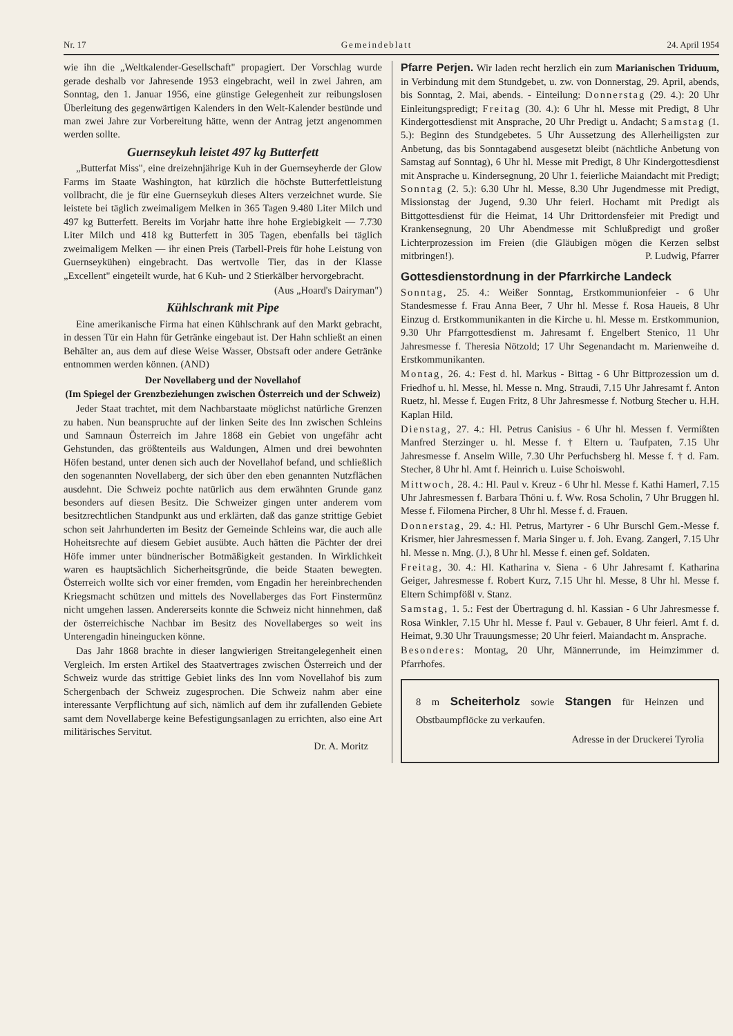Nr. 17 Gemeindeblatt 24. April 1954
wie ihn die „Weltkalender-Gesellschaft" propagiert. Der Vorschlag wurde gerade deshalb vor Jahresende 1953 eingebracht, weil in zwei Jahren, am Sonntag, den 1. Januar 1956, eine günstige Gelegenheit zur reibungslosen Überleitung des gegenwärtigen Kalenders in den Welt-Kalender bestünde und man zwei Jahre zur Vorbereitung hätte, wenn der Antrag jetzt angenommen werden sollte.
Guernseykuh leistet 497 kg Butterfett
„Butterfat Miss", eine dreizehnjährige Kuh in der Guernseyherde der Glow Farms im Staate Washington, hat kürzlich die höchste Butterfettleistung vollbracht, die je für eine Guernseykuh dieses Alters verzeichnet wurde. Sie leistete bei täglich zweimaligem Melken in 365 Tagen 9.480 Liter Milch und 497 kg Butterfett. Bereits im Vorjahr hatte ihre hohe Ergiebigkeit — 7.730 Liter Milch und 418 kg Butterfett in 305 Tagen, ebenfalls bei täglich zweimaligem Melken — ihr einen Preis (Tarbell-Preis für hohe Leistung von Guernseykühen) eingebracht. Das wertvolle Tier, das in der Klasse „Excellent" eingeteilt wurde, hat 6 Kuh- und 2 Stierkälber hervorgebracht.
(Aus „Hoard's Dairyman")
Kühlschrank mit Pipe
Eine amerikanische Firma hat einen Kühlschrank auf den Markt gebracht, in dessen Tür ein Hahn für Getränke eingebaut ist. Der Hahn schließt an einen Behälter an, aus dem auf diese Weise Wasser, Obstsaft oder andere Getränke entnommen werden können. (AND)
Der Novellaberg und der Novellahof
(Im Spiegel der Grenzbeziehungen zwischen Österreich und der Schweiz)
Jeder Staat trachtet, mit dem Nachbarstaate möglichst natürliche Grenzen zu haben. Nun beanspruchte auf der linken Seite des Inn zwischen Schleins und Samnaun Österreich im Jahre 1868 ein Gebiet von ungefähr acht Gehstunden, das größtenteils aus Waldungen, Almen und drei bewohnten Höfen bestand, unter denen sich auch der Novellahof befand, und schließlich den sogenannten Novellaberg, der sich über den eben genannten Nutzflächen ausdehnt. Die Schweiz pochte natürlich aus dem erwähnten Grunde ganz besonders auf diesen Besitz. Die Schweizer gingen unter anderem vom besitzrechtlichen Standpunkt aus und erklärten, daß das ganze strittige Gebiet schon seit Jahrhunderten im Besitz der Gemeinde Schleins war, die auch alle Hoheitsrechte auf diesem Gebiet ausübte. Auch hätten die Pächter der drei Höfe immer unter bündnerischer Botmäßigkeit gestanden. In Wirklichkeit waren es hauptsächlich Sicherheitsgründe, die beide Staaten bewegten. Österreich wollte sich vor einer fremden, vom Engadin her hereinbrechenden Kriegsmacht schützen und mittels des Novellaberges das Fort Finstermünz nicht umgehen lassen. Andererseits konnte die Schweiz nicht hinnehmen, daß der österreichische Nachbar im Besitz des Novellaberges so weit ins Unterengadin hineingucken könne.
Das Jahr 1868 brachte in dieser langwierigen Streitangelegenheit einen Vergleich. Im ersten Artikel des Staatvertrages zwischen Österreich und der Schweiz wurde das strittige Gebiet links des Inn vom Novellahof bis zum Schergenbach der Schweiz zugesprochen. Die Schweiz nahm aber eine interessante Verpflichtung auf sich, nämlich auf dem ihr zufallenden Gebiete samt dem Novellaberge keine Befestigungsanlagen zu errichten, also eine Art militärisches Servitut.
Dr. A. Moritz
Pfarre Perjen. Wir laden recht herzlich ein zum Marianischen Triduum, in Verbindung mit dem Stundgebet, u. zw. von Donnerstag, 29. April, abends, bis Sonntag, 2. Mai, abends. - Einteilung: Donnerstag (29. 4.): 20 Uhr Einleitungspredigt; Freitag (30. 4.): 6 Uhr hl. Messe mit Predigt, 8 Uhr Kindergottesdienst mit Ansprache, 20 Uhr Predigt u. Andacht; Samstag (1. 5.): Beginn des Stundgebetes. 5 Uhr Aussetzung des Allerheiligsten zur Anbetung, das bis Sonntagabend ausgesetzt bleibt (nächtliche Anbetung von Samstag auf Sonntag), 6 Uhr hl. Messe mit Predigt, 8 Uhr Kindergottesdienst mit Ansprache u. Kindersegnung, 20 Uhr 1. feierliche Maiandacht mit Predigt; Sonntag (2. 5.): 6.30 Uhr hl. Messe, 8.30 Uhr Jugendmesse mit Predigt, Missionstag der Jugend, 9.30 Uhr feierl. Hochamt mit Predigt als Bittgottesdienst für die Heimat, 14 Uhr Drittordensfeier mit Predigt und Krankensegnung, 20 Uhr Abendmesse mit Schlußpredigt und großer Lichterprozession im Freien (die Gläubigen mögen die Kerzen selbst mitbringen!). P. Ludwig, Pfarrer
Gottesdienstordnung in der Pfarrkirche Landeck
Sonntag, 25. 4.: Weißer Sonntag, Erstkommunionfeier - 6 Uhr Standesmesse f. Frau Anna Beer, 7 Uhr hl. Messe f. Rosa Haueis, 8 Uhr Einzug d. Erstkommunikanten in die Kirche u. hl. Messe m. Erstkommunion, 9.30 Uhr Pfarrgottesdienst m. Jahresamt f. Engelbert Stenico, 11 Uhr Jahresmesse f. Theresia Nötzold; 17 Uhr Segenandacht m. Marienweihe d. Erstkommunikanten.
Montag, 26. 4.: Fest d. hl. Markus - Bittag - 6 Uhr Bittprozession um d. Friedhof u. hl. Messe, hl. Messe n. Mng. Straudi, 7.15 Uhr Jahresamt f. Anton Ruetz, hl. Messe f. Eugen Fritz, 8 Uhr Jahresmesse f. Notburg Stecher u. H.H. Kaplan Hild.
Dienstag, 27. 4.: Hl. Petrus Canisius - 6 Uhr hl. Messen f. Vermißten Manfred Sterzinger u. hl. Messe f. † Eltern u. Taufpaten, 7.15 Uhr Jahresmesse f. Anselm Wille, 7.30 Uhr Perfuchsberg hl. Messe f. † d. Fam. Stecher, 8 Uhr hl. Amt f. Heinrich u. Luise Schoiswohl.
Mittwoch, 28. 4.: Hl. Paul v. Kreuz - 6 Uhr hl. Messe f. Kathi Hamerl, 7.15 Uhr Jahresmessen f. Barbara Thöni u. f. Ww. Rosa Scholin, 7 Uhr Bruggen hl. Messe f. Filomena Pircher, 8 Uhr hl. Messe f. d. Frauen.
Donnerstag, 29. 4.: Hl. Petrus, Martyrer - 6 Uhr Burschl Gem.-Messe f. Krismer, hier Jahresmessen f. Maria Singer u. f. Joh. Evang. Zangerl, 7.15 Uhr hl. Messe n. Mng. (J.), 8 Uhr hl. Messe f. einen gef. Soldaten.
Freitag, 30. 4.: Hl. Katharina v. Siena - 6 Uhr Jahresamt f. Katharina Geiger, Jahresmesse f. Robert Kurz, 7.15 Uhr hl. Messe, 8 Uhr hl. Messe f. Eltern Schimpfößl v. Stanz.
Samstag, 1. 5.: Fest der Übertragung d. hl. Kassian - 6 Uhr Jahresmesse f. Rosa Winkler, 7.15 Uhr hl. Messe f. Paul v. Gebauer, 8 Uhr feierl. Amt f. d. Heimat, 9.30 Uhr Trauungsmesse; 20 Uhr feierl. Maiandacht m. Ansprache.
Besonderes: Montag, 20 Uhr, Männerrunde, im Heimzimmer d. Pfarrhofes.
8 m Scheiterholz sowie Stangen für Heinzen und Obstbaumpflöcke zu verkaufen.
Adresse in der Druckerei Tyrolia